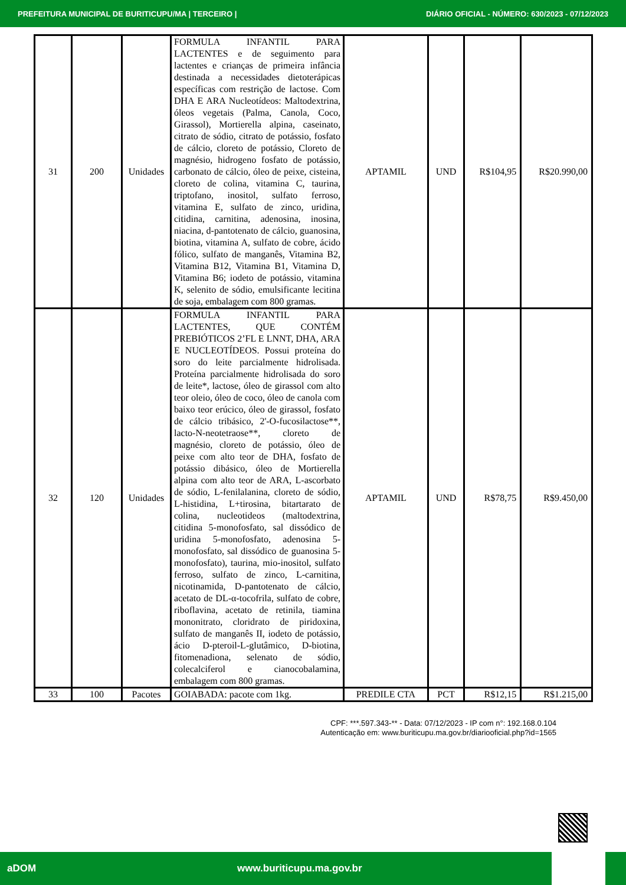PREFEITURA MUNICIPAL DE BURITICUPU/MA | TERCEIRO | DIÁRIO OFICIAL - NÚMERO: 630/2023 - 07/12/2023
| 31 | 200 | Unidades | FORMULA INFANTIL PARA LACTENTES e de seguimento para lactentes e crianças de primeira infância destinada a necessidades dietoterápicas específicas com restrição de lactose. Com DHA E ARA Nucleotídeos: Maltodextrina, óleos vegetais (Palma, Canola, Coco, Girassol), Mortierella alpina, caseinato, citrato de sódio, citrato de potássio, fosfato de cálcio, cloreto de potássio, Cloreto de magnésio, hidrogeno fosfato de potássio, carbonato de cálcio, óleo de peixe, cisteina, cloreto de colina, vitamina C, taurina, triptofano, inositol, sulfato ferroso, vitamina E, sulfato de zinco, uridina, citidina, carnitina, adenosina, inosina, niacina, d-pantotenato de cálcio, guanosina, biotina, vitamina A, sulfato de cobre, ácido fólico, sulfato de manganês, Vitamina B2, Vitamina B12, Vitamina B1, Vitamina D, Vitamina B6; iodeto de potássio, vitamina K, selenito de sódio, emulsificante lecitina de soja, embalagem com 800 gramas. | APTAMIL | UND | R$104,95 | R$20.990,00 |
| 32 | 120 | Unidades | FORMULA INFANTIL PARA LACTENTES, QUE CONTÉM PREBIÓTICOS 2’FL E LNNT, DHA, ARA E NUCLEOTÍDEOS. Possui proteína do soro do leite parcialmente hidrolisada. Proteína parcialmente hidrolisada do soro de leite*, lactose, óleo de girassol com alto teor oleio, óleo de coco, óleo de canola com baixo teor erúcico, óleo de girassol, fosfato de cálcio tribásico, 2'-O-fucosilactose**, lacto-N-neotetraose**, cloreto de magnésio, cloreto de potássio, óleo de peixe com alto teor de DHA, fosfato de potássio dibásico, óleo de Mortierella alpina com alto teor de ARA, L-ascorbato de sódio, L-fenilalanina, cloreto de sódio, L-histidina, L+tirosina, bitartarato de colina, nucleotideos (maltodextrina, citidina 5-monofosfato, sal dissódico de uridina 5-monofosfato, adenosina 5-monofosfato, sal dissódico de guanosina 5-monofosfato), taurina, mio-inositol, sulfato ferroso, sulfato de zinco, L-carnitina, nicotinamida, D-pantotenato de cálcio, acetato de DL-α-tocofrila, sulfato de cobre, riboflavina, acetato de retinila, tiamina mononitrato, cloridrato de piridoxina, sulfato de manganês II, iodeto de potássio, ácio D-pteroil-L-glutâmico, D-biotina, fitomenadiona, selenato de sódio, colecalciferol e cianocobalamina, embalagem com 800 gramas. | APTAMIL | UND | R$78,75 | R$9.450,00 |
| 33 | 100 | Pacotes | GOIABADA: pacote com 1kg. | PREDILE CTA | PCT | R$12,15 | R$1.215,00 |
CPF: ***.597.343-** - Data: 07/12/2023 - IP com n°: 192.168.0.104
Autenticação em: www.buriticupu.ma.gov.br/diariooficial.php?id=1565
aDOM www.buriticupu.ma.gov.br